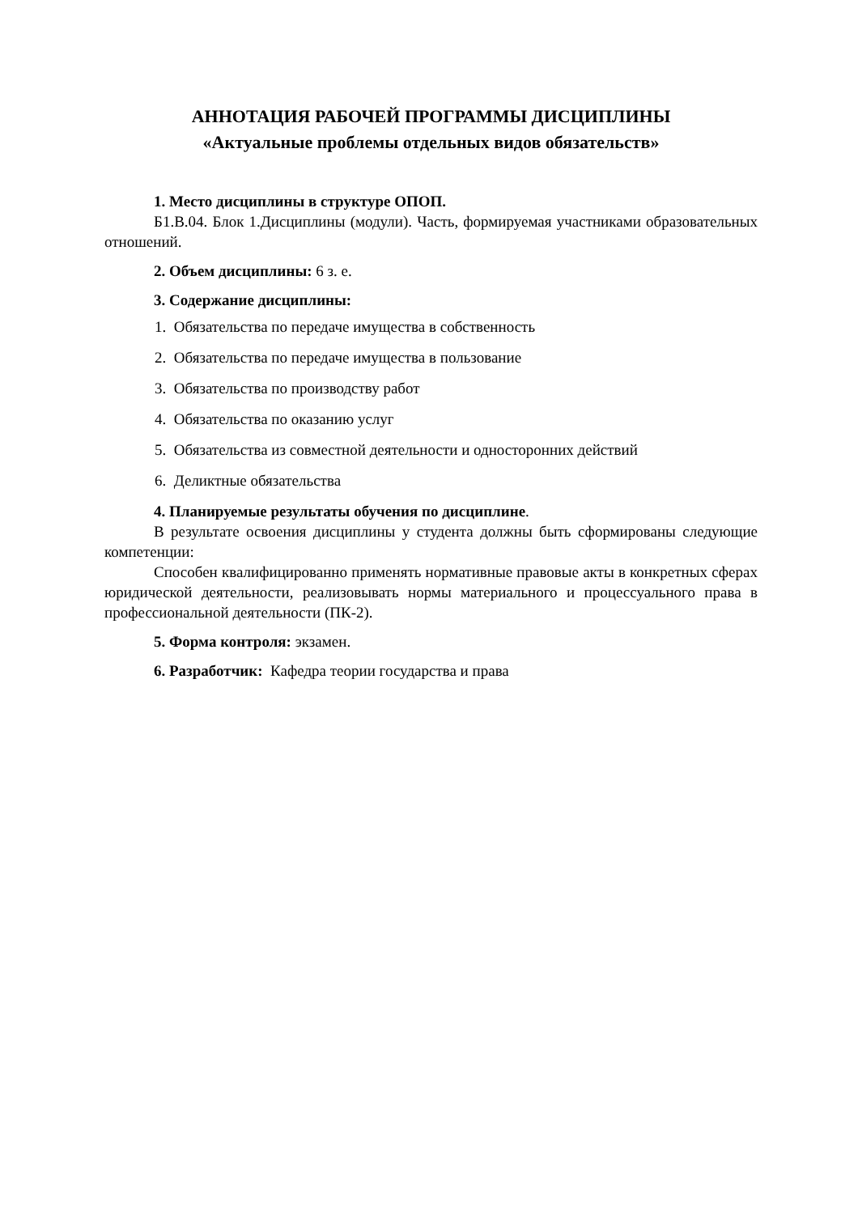АННОТАЦИЯ РАБОЧЕЙ ПРОГРАММЫ ДИСЦИПЛИНЫ
«Актуальные проблемы отдельных видов обязательств»
1. Место дисциплины в структуре ОПОП.
Б1.В.04. Блок 1.Дисциплины (модули). Часть, формируемая участниками образовательных отношений.
2. Объем дисциплины: 6 з. е.
3. Содержание дисциплины:
1. Обязательства по передаче имущества в собственность
2. Обязательства по передаче имущества в пользование
3. Обязательства по производству работ
4. Обязательства по оказанию услуг
5. Обязательства из совместной деятельности и односторонних действий
6. Деликтные обязательства
4. Планируемые результаты обучения по дисциплине.
В результате освоения дисциплины у студента должны быть сформированы следующие компетенции:
Способен квалифицированно применять нормативные правовые акты в конкретных сферах юридической деятельности, реализовывать нормы материального и процессуального права в профессиональной деятельности (ПК-2).
5. Форма контроля: экзамен.
6. Разработчик: Кафедра теории государства и права